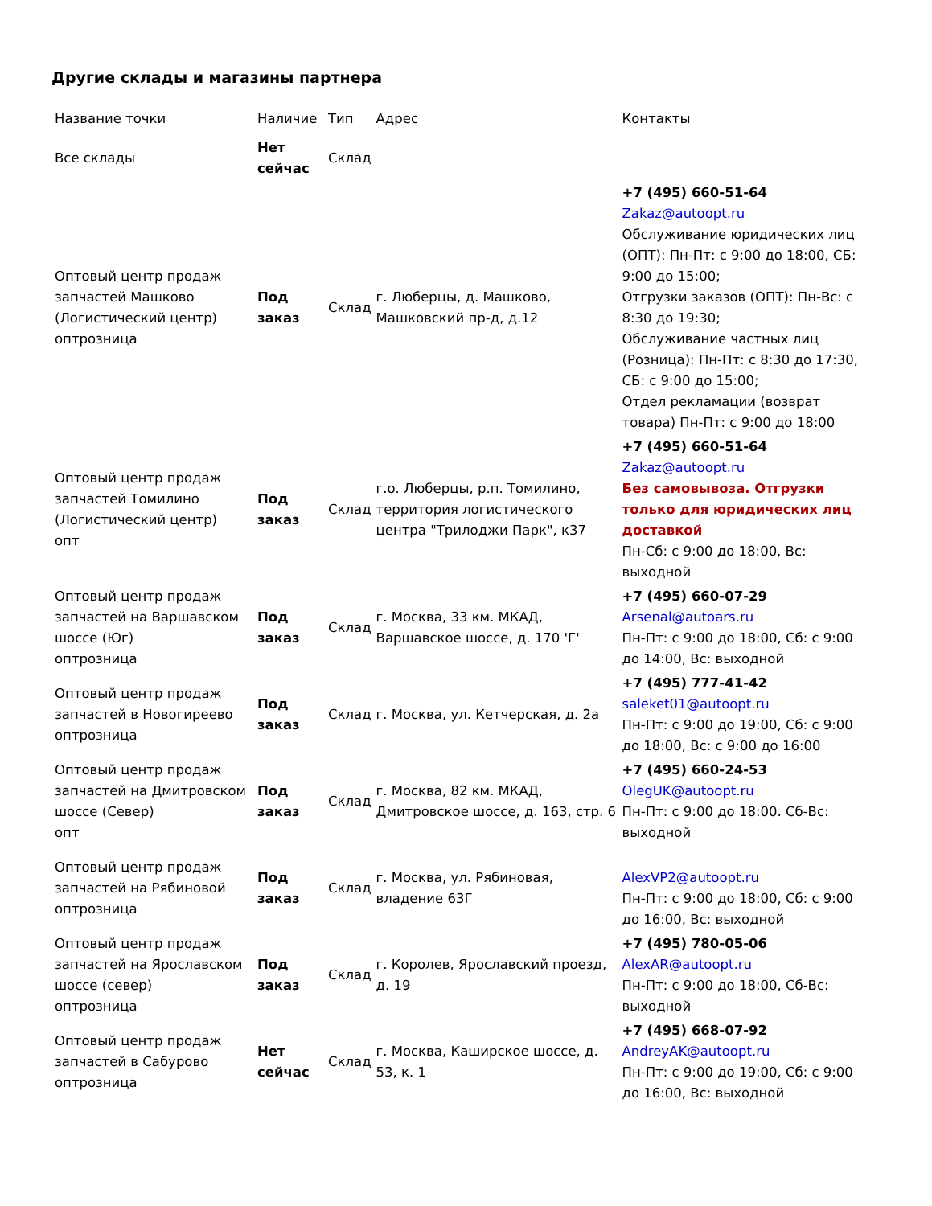Другие склады и магазины партнера
| Название точки | Наличие | Тип | Адрес | Контакты |
| --- | --- | --- | --- | --- |
| Все склады | Нет сейчас | Склад | | |
| Оптовый центр продаж запчастей Машково (Логистический центр) оптрозница | Под заказ | Склад | г. Люберцы, д. Машково, Машковский пр-д, д.12 | +7 (495) 660-51-64 Zakaz@autoopt.ru Обслуживание юридических лиц (ОПТ): Пн-Пт: с 9:00 до 18:00, СБ: 9:00 до 15:00; Отгрузки заказов (ОПТ): Пн-Вс: с 8:30 до 19:30; Обслуживание частных лиц (Розница): Пн-Пт: с 8:30 до 17:30, СБ: с 9:00 до 15:00; Отдел рекламации (возврат товара) Пн-Пт: с 9:00 до 18:00 |
| Оптовый центр продаж запчастей Томилино (Логистический центр) опт | Под заказ | Склад | г.о. Люберцы, р.п. Томилино, территория логистического центра "Трилоджи Парк", к37 | +7 (495) 660-51-64 Zakaz@autoopt.ru Без самовывоза. Отгрузки только для юридических лиц доставкой Пн-Сб: с 9:00 до 18:00, Вс: выходной |
| Оптовый центр продаж запчастей на Варшавском шоссе (Юг) оптрозница | Под заказ | Склад | г. Москва, 33 км. МКАД, Варшавское шоссе, д. 170 'Г' | +7 (495) 660-07-29 Arsenal@autoars.ru Пн-Пт: с 9:00 до 18:00, Сб: с 9:00 до 14:00, Вс: выходной |
| Оптовый центр продаж запчастей в Новогиреево оптрозница | Под заказ | Склад | г. Москва, ул. Кетчерская, д. 2а | +7 (495) 777-41-42 saleket01@autoopt.ru Пн-Пт: с 9:00 до 19:00, Сб: с 9:00 до 18:00, Вс: с 9:00 до 16:00 |
| Оптовый центр продаж запчастей на Дмитровском шоссе (Север) опт | Под заказ | Склад | г. Москва, 82 км. МКАД, Дмитровское шоссе, д. 163, стр. 6 | +7 (495) 660-24-53 OlegUK@autoopt.ru Пн-Пт: с 9:00 до 18:00. Сб-Вс: выходной |
| Оптовый центр продаж запчастей на Рябиновой оптрозница | Под заказ | Склад | г. Москва, ул. Рябиновая, владение 63Г | AlexVP2@autoopt.ru Пн-Пт: с 9:00 до 18:00, Сб: с 9:00 до 16:00, Вс: выходной |
| Оптовый центр продаж запчастей на Ярославском шоссе (север) оптрозница | Под заказ | Склад | г. Королев, Ярославский проезд, д. 19 | +7 (495) 780-05-06 AlexAR@autoopt.ru Пн-Пт: с 9:00 до 18:00, Сб-Вс: выходной |
| Оптовый центр продаж запчастей в Сабурово оптрозница | Нет сейчас | Склад | г. Москва, Каширское шоссе, д. 53, к. 1 | +7 (495) 668-07-92 AndreyAK@autoopt.ru Пн-Пт: с 9:00 до 19:00, Сб: с 9:00 до 16:00, Вс: выходной |